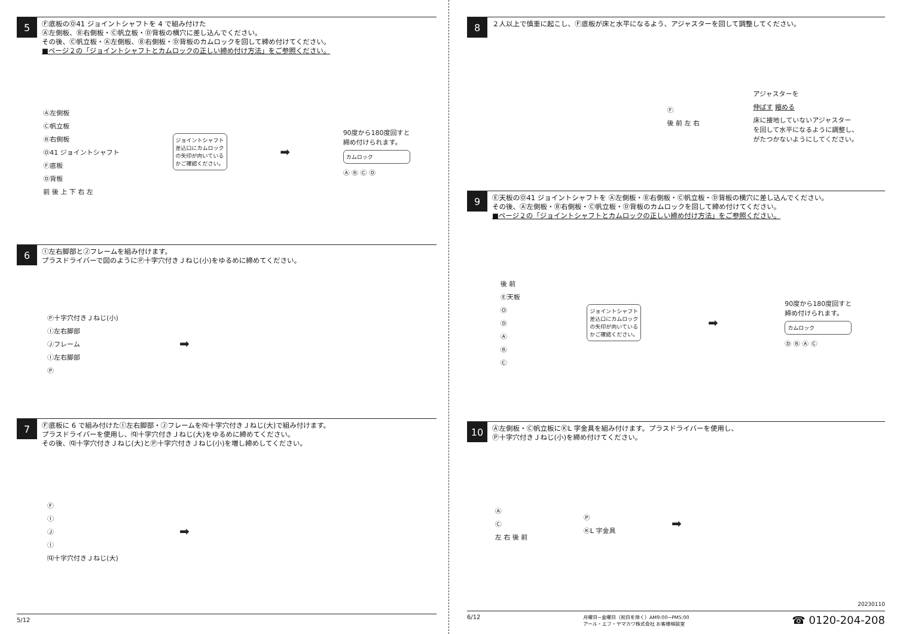5
Ⓕ底板のⓄ41 ジョイントシャフトを 4 で組み付けた
Ⓐ左側板、Ⓑ右側板・Ⓒ帆立板・Ⓓ背板の横穴に差し込んでください。
その後、Ⓒ帆立板・Ⓐ左側板、Ⓑ右側板・Ⓓ背板のカムロックを回して締め付けてください。
■ページ２の「ジョイントシャフトとカムロックの正しい締め付け方法」をご参照ください。
Ⓐ左側板
Ⓒ帆立板
Ⓑ右側板
Ⓞ41 ジョイントシャフト
Ⓕ底板
Ⓓ背板
前 後 上 下 右 左
ジョイントシャフト
差込口にカムロック
の矢印が向いている
かご確認ください。
➡
90度から180度回すと
締め付けられます。
カムロック
Ⓐ Ⓑ Ⓒ Ⓓ
6
Ⓘ左右脚部とⒿフレームを組み付けます。
プラスドライバーで図のようにⓅ十字穴付きＪねじ(小)をゆるめに締めてください。
Ⓟ十字穴付きＪねじ(小)
Ⓘ左右脚部
Ⓙフレーム
Ⓘ左右脚部
Ⓟ
➡
7
Ⓕ底板に 6 で組み付けたⒾ左右脚部・Ⓙフレームを⒬十字穴付きＪねじ(大)で組み付けます。
プラスドライバーを使用し、⒬十字穴付きＪねじ(大)をゆるめに締めてください。
その後、⒬十字穴付きＪねじ(大)とⓅ十字穴付きＪねじ(小)を増し締めしてください。
Ⓕ
Ⓘ
Ⓙ
Ⓘ
⒬十字穴付きＪねじ(大)
➡
5/12
8
２人以上で慎重に起こし、Ⓕ底板が床と水平になるよう、アジャスターを回して調整してください。
Ⓕ
後 前 左 右
アジャスターを
伸ばす 縮める
床に接地していないアジャスター
を回して水平になるように調整し、
がたつかないようにしてください。
9
Ⓔ天板のⓄ41 ジョイントシャフトを Ⓐ左側板・Ⓑ右側板・Ⓒ帆立板・Ⓓ背板の横穴に差し込んでください。
その後、Ⓐ左側板・Ⓑ右側板・Ⓒ帆立板・Ⓓ背板のカムロックを回して締め付けてください。
■ページ２の「ジョイントシャフトとカムロックの正しい締め付け方法」をご参照ください。
後 前
Ⓔ天板
Ⓞ
Ⓓ
Ⓐ
Ⓑ
Ⓒ
ジョイントシャフト
差込口にカムロック
の矢印が向いている
かご確認ください。
➡
90度から180度回すと
締め付けられます。
カムロック
Ⓓ Ⓑ Ⓐ Ⓒ
10
Ⓐ左側板・Ⓒ帆立板にⓀL 字金具を組み付けます。プラスドライバーを使用し、
Ⓟ十字穴付きＪねじ(小)を締め付けてください。
Ⓐ
Ⓒ
左 右 後 前
Ⓟ
ⓀL 字金具
➡
20230110
6/12 月曜日−金曜日（祝日を除く）AM9:00−PM5:00
アール・エフ・ヤマカワ株式会社 お客様相談室 ☎ 0120-204-208